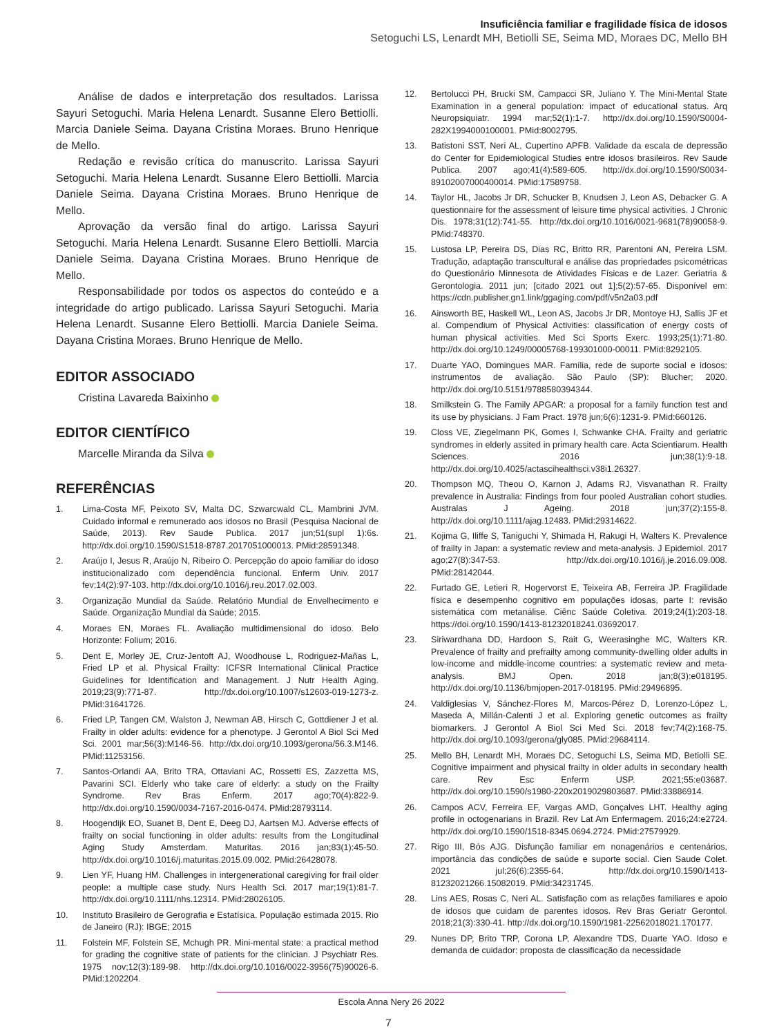Insuficiência familiar e fragilidade física de idosos
Setoguchi LS, Lenardt MH, Betiolli SE, Seima MD, Moraes DC, Mello BH
Análise de dados e interpretação dos resultados. Larissa Sayuri Setoguchi. Maria Helena Lenardt. Susanne Elero Bettiolli. Marcia Daniele Seima. Dayana Cristina Moraes. Bruno Henrique de Mello.
Redação e revisão crítica do manuscrito. Larissa Sayuri Setoguchi. Maria Helena Lenardt. Susanne Elero Bettiolli. Marcia Daniele Seima. Dayana Cristina Moraes. Bruno Henrique de Mello.
Aprovação da versão final do artigo. Larissa Sayuri Setoguchi. Maria Helena Lenardt. Susanne Elero Bettiolli. Marcia Daniele Seima. Dayana Cristina Moraes. Bruno Henrique de Mello.
Responsabilidade por todos os aspectos do conteúdo e a integridade do artigo publicado. Larissa Sayuri Setoguchi. Maria Helena Lenardt. Susanne Elero Bettiolli. Marcia Daniele Seima. Dayana Cristina Moraes. Bruno Henrique de Mello.
EDITOR ASSOCIADO
Cristina Lavareda Baixinho
EDITOR CIENTÍFICO
Marcelle Miranda da Silva
REFERÊNCIAS
1. Lima-Costa MF, Peixoto SV, Malta DC, Szwarcwald CL, Mambrini JVM. Cuidado informal e remunerado aos idosos no Brasil (Pesquisa Nacional de Saúde, 2013). Rev Saude Publica. 2017 jun;51(supl 1):6s. http://dx.doi.org/10.1590/S1518-8787.2017051000013. PMid:28591348.
2. Araújo I, Jesus R, Araújo N, Ribeiro O. Percepção do apoio familiar do idoso institucionalizado com dependência funcional. Enferm Univ. 2017 fev;14(2):97-103. http://dx.doi.org/10.1016/j.reu.2017.02.003.
3. Organização Mundial da Saúde. Relatório Mundial de Envelhecimento e Saúde. Organização Mundial da Saúde; 2015.
4. Moraes EN, Moraes FL. Avaliação multidimensional do idoso. Belo Horizonte: Folium; 2016.
5. Dent E, Morley JE, Cruz-Jentoft AJ, Woodhouse L, Rodriguez-Mañas L, Fried LP et al. Physical Frailty: ICFSR International Clinical Practice Guidelines for Identification and Management. J Nutr Health Aging. 2019;23(9):771-87. http://dx.doi.org/10.1007/s12603-019-1273-z. PMid:31641726.
6. Fried LP, Tangen CM, Walston J, Newman AB, Hirsch C, Gottdiener J et al. Frailty in older adults: evidence for a phenotype. J Gerontol A Biol Sci Med Sci. 2001 mar;56(3):M146-56. http://dx.doi.org/10.1093/gerona/56.3.M146. PMid:11253156.
7. Santos-Orlandi AA, Brito TRA, Ottaviani AC, Rossetti ES, Zazzetta MS, Pavarini SCI. Elderly who take care of elderly: a study on the Frailty Syndrome. Rev Bras Enferm. 2017 ago;70(4):822-9. http://dx.doi.org/10.1590/0034-7167-2016-0474. PMid:28793114.
8. Hoogendijk EO, Suanet B, Dent E, Deeg DJ, Aartsen MJ. Adverse effects of frailty on social functioning in older adults: results from the Longitudinal Aging Study Amsterdam. Maturitas. 2016 jan;83(1):45-50. http://dx.doi.org/10.1016/j.maturitas.2015.09.002. PMid:26428078.
9. Lien YF, Huang HM. Challenges in intergenerational caregiving for frail older people: a multiple case study. Nurs Health Sci. 2017 mar;19(1):81-7. http://dx.doi.org/10.1111/nhs.12314. PMid:28026105.
10. Instituto Brasileiro de Gerografia e Estatísica. População estimada 2015. Rio de Janeiro (RJ): IBGE; 2015
11. Folstein MF, Folstein SE, Mchugh PR. Mini-mental state: a practical method for grading the cognitive state of patients for the clinician. J Psychiatr Res. 1975 nov;12(3):189-98. http://dx.doi.org/10.1016/0022-3956(75)90026-6. PMid:1202204.
12. Bertolucci PH, Brucki SM, Campacci SR, Juliano Y. The Mini-Mental State Examination in a general population: impact of educational status. Arq Neuropsiquiatr. 1994 mar;52(1):1-7. http://dx.doi.org/10.1590/S0004-282X1994000100001. PMid:8002795.
13. Batistoni SST, Neri AL, Cupertino APFB. Validade da escala de depressão do Center for Epidemiological Studies entre idosos brasileiros. Rev Saude Publica. 2007 ago;41(4):589-605. http://dx.doi.org/10.1590/S0034-89102007000400014. PMid:17589758.
14. Taylor HL, Jacobs Jr DR, Schucker B, Knudsen J, Leon AS, Debacker G. A questionnaire for the assessment of leisure time physical activities. J Chronic Dis. 1978;31(12):741-55. http://dx.doi.org/10.1016/0021-9681(78)90058-9. PMid:748370.
15. Lustosa LP, Pereira DS, Dias RC, Britto RR, Parentoni AN, Pereira LSM. Tradução, adaptação transcultural e análise das propriedades psicométricas do Questionário Minnesota de Atividades Físicas e de Lazer. Geriatria & Gerontologia. 2011 jun; [citado 2021 out 1];5(2):57-65. Disponível em: https://cdn.publisher.gn1.link/ggaging.com/pdf/v5n2a03.pdf
16. Ainsworth BE, Haskell WL, Leon AS, Jacobs Jr DR, Montoye HJ, Sallis JF et al. Compendium of Physical Activities: classification of energy costs of human physical activities. Med Sci Sports Exerc. 1993;25(1):71-80. http://dx.doi.org/10.1249/00005768-199301000-00011. PMid:8292105.
17. Duarte YAO, Domingues MAR. Família, rede de suporte social e idosos: instrumentos de avaliação. São Paulo (SP): Blucher; 2020. http://dx.doi.org/10.5151/9788580394344.
18. Smilkstein G. The Family APGAR: a proposal for a family function test and its use by physicians. J Fam Pract. 1978 jun;6(6):1231-9. PMid:660126.
19. Closs VE, Ziegelmann PK, Gomes I, Schwanke CHA. Frailty and geriatric syndromes in elderly assited in primary health care. Acta Scientiarum. Health Sciences. 2016 jun;38(1):9-18. http://dx.doi.org/10.4025/actascihealthsci.v38i1.26327.
20. Thompson MQ, Theou O, Karnon J, Adams RJ, Visvanathan R. Frailty prevalence in Australia: Findings from four pooled Australian cohort studies. Australas J Ageing. 2018 jun;37(2):155-8. http://dx.doi.org/10.1111/ajag.12483. PMid:29314622.
21. Kojima G, Iliffe S, Taniguchi Y, Shimada H, Rakugi H, Walters K. Prevalence of frailty in Japan: a systematic review and meta-analysis. J Epidemiol. 2017 ago;27(8):347-53. http://dx.doi.org/10.1016/j.je.2016.09.008. PMid:28142044.
22. Furtado GE, Letieri R, Hogervorst E, Teixeira AB, Ferreira JP. Fragilidade física e desempenho cognitivo em populações idosas, parte I: revisão sistemática com metanálise. Ciênc Saúde Coletiva. 2019;24(1):203-18. https://doi.org/10.1590/1413-81232018241.03692017.
23. Siriwardhana DD, Hardoon S, Rait G, Weerasinghe MC, Walters KR. Prevalence of frailty and prefrailty among community-dwelling older adults in low-income and middle-income countries: a systematic review and meta-analysis. BMJ Open. 2018 jan;8(3):e018195. http://dx.doi.org/10.1136/bmjopen-2017-018195. PMid:29496895.
24. Valdiglesias V, Sánchez-Flores M, Marcos-Pérez D, Lorenzo-López L, Maseda A, Millán-Calenti J et al. Exploring genetic outcomes as frailty biomarkers. J Gerontol A Biol Sci Med Sci. 2018 fev;74(2):168-75. http://dx.doi.org/10.1093/gerona/gly085. PMid:29684114.
25. Mello BH, Lenardt MH, Moraes DC, Setoguchi LS, Seima MD, Betiolli SE. Cognitive impairment and physical frailty in older adults in secondary health care. Rev Esc Enferm USP. 2021;55:e03687. http://dx.doi.org/10.1590/s1980-220x2019029803687. PMid:33886914.
26. Campos ACV, Ferreira EF, Vargas AMD, Gonçalves LHT. Healthy aging profile in octogenarians in Brazil. Rev Lat Am Enfermagem. 2016;24:e2724. http://dx.doi.org/10.1590/1518-8345.0694.2724. PMid:27579929.
27. Rigo III, Bós AJG. Disfunção familiar em nonagenários e centenários, importância das condições de saúde e suporte social. Cien Saude Colet. 2021 jul;26(6):2355-64. http://dx.doi.org/10.1590/1413-81232021266.15082019. PMid:34231745.
28. Lins AES, Rosas C, Neri AL. Satisfação com as relações familiares e apoio de idosos que cuidam de parentes idosos. Rev Bras Geriatr Gerontol. 2018;21(3):330-41. http://dx.doi.org/10.1590/1981-22562018021.170177.
29. Nunes DP, Brito TRP, Corona LP, Alexandre TDS, Duarte YAO. Idoso e demanda de cuidador: proposta de classificação da necessidade
Escola Anna Nery 26 2022
7